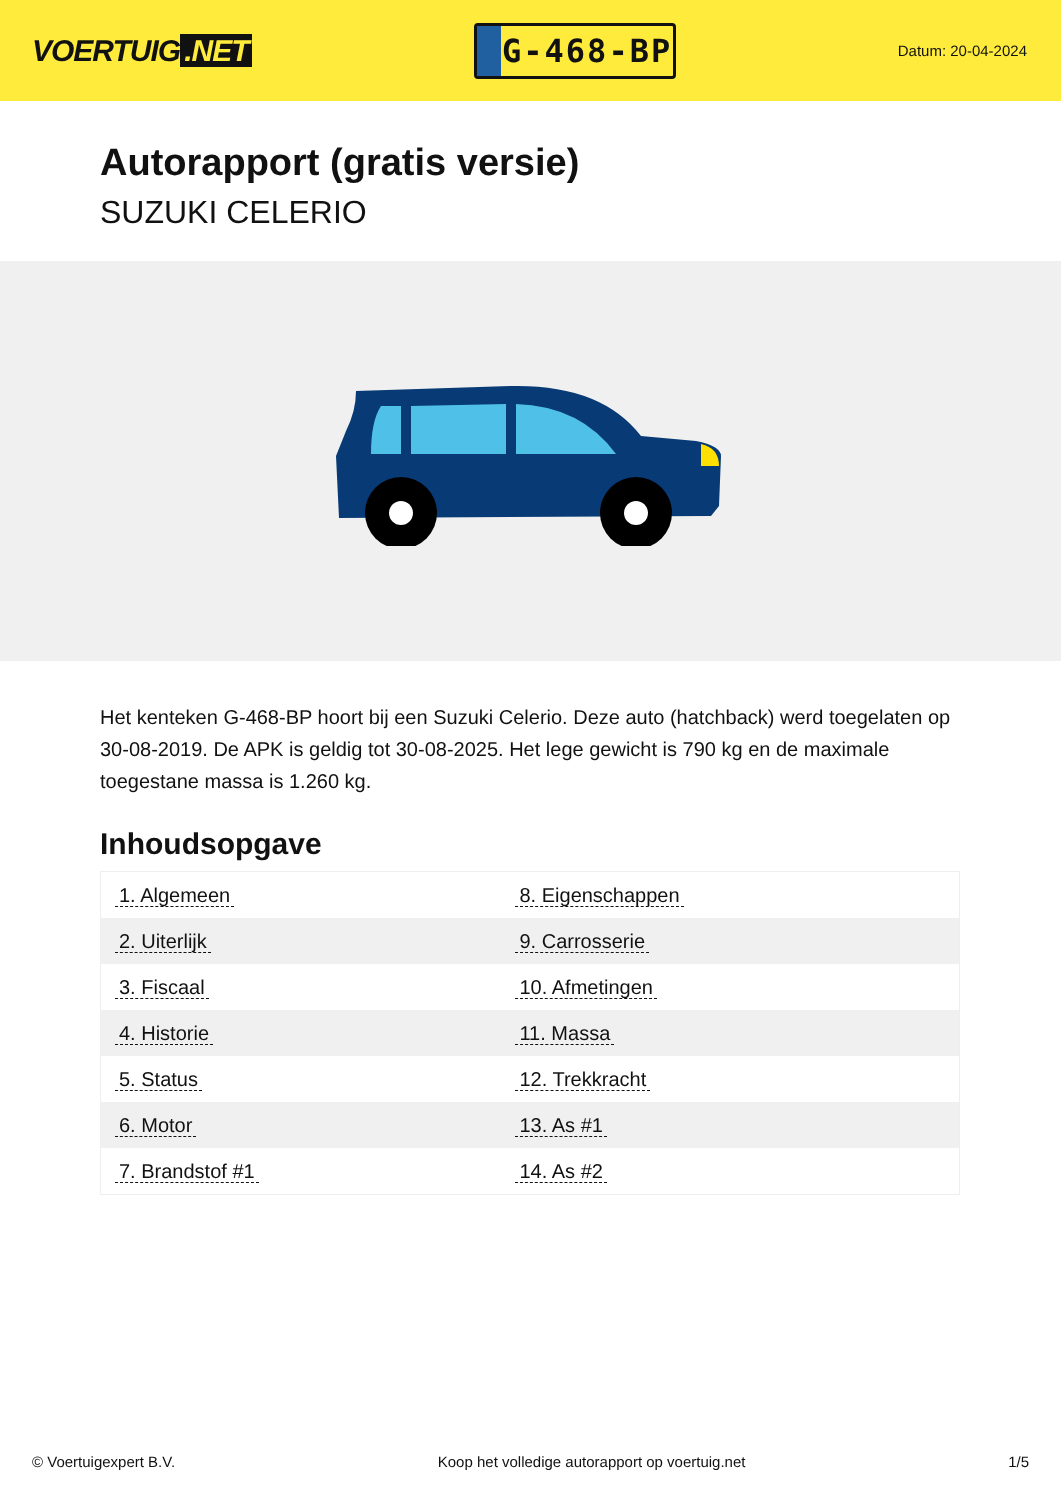VOERTUIG.NET
G-468-BP
Datum: 20-04-2024
Autorapport (gratis versie)
SUZUKI CELERIO
Het kenteken G-468-BP hoort bij een Suzuki Celerio. Deze auto (hatchback) werd toegelaten op 30-08-2019. De APK is geldig tot 30-08-2025. Het lege gewicht is 790 kg en de maximale toegestane massa is 1.260 kg.
Inhoudsopgave
| 1. Algemeen | 8. Eigenschappen |
| 2. Uiterlijk | 9. Carrosserie |
| 3. Fiscaal | 10. Afmetingen |
| 4. Historie | 11. Massa |
| 5. Status | 12. Trekkracht |
| 6. Motor | 13. As #1 |
| 7. Brandstof #1 | 14. As #2 |
© Voertuigexpert B.V. Koop het volledige autorapport op voertuig.net 1/5